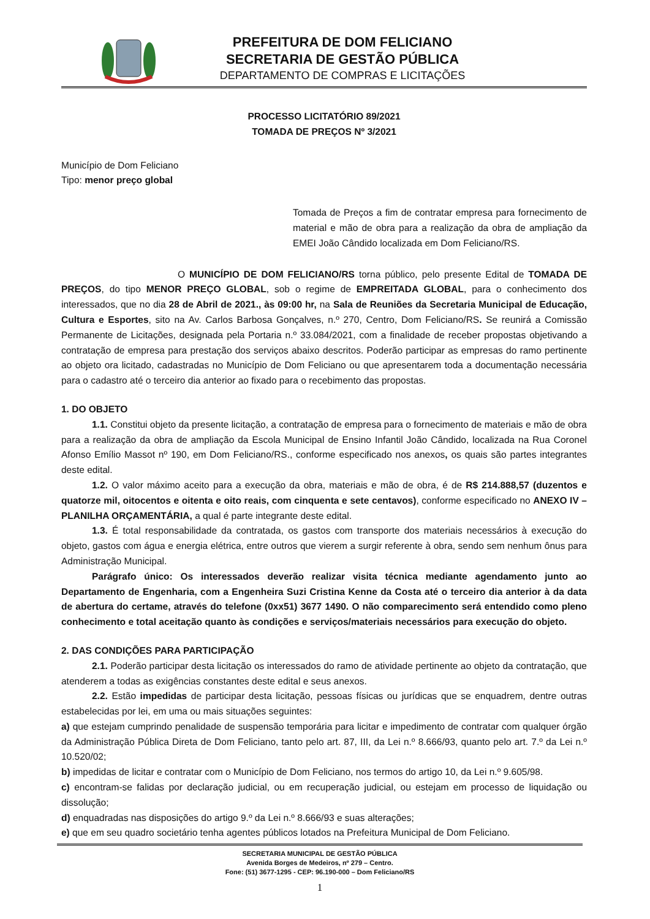PREFEITURA DE DOM FELICIANO
SECRETARIA DE GESTÃO PÚBLICA
DEPARTAMENTO DE COMPRAS E LICITAÇÕES
PROCESSO LICITATÓRIO 89/2021
TOMADA DE PREÇOS Nº 3/2021
Município de Dom Feliciano
Tipo: menor preço global
Tomada de Preços a fim de contratar empresa para fornecimento de material e mão de obra para a realização da obra de ampliação da EMEI João Cândido localizada em Dom Feliciano/RS.
O MUNICÍPIO DE DOM FELICIANO/RS torna público, pelo presente Edital de TOMADA DE PREÇOS, do tipo MENOR PREÇO GLOBAL, sob o regime de EMPREITADA GLOBAL, para o conhecimento dos interessados, que no dia 28 de Abril de 2021., às 09:00 hr, na Sala de Reuniões da Secretaria Municipal de Educação, Cultura e Esportes, sito na Av. Carlos Barbosa Gonçalves, n.º 270, Centro, Dom Feliciano/RS. Se reunirá a Comissão Permanente de Licitações, designada pela Portaria n.º 33.084/2021, com a finalidade de receber propostas objetivando a contratação de empresa para prestação dos serviços abaixo descritos. Poderão participar as empresas do ramo pertinente ao objeto ora licitado, cadastradas no Município de Dom Feliciano ou que apresentarem toda a documentação necessária para o cadastro até o terceiro dia anterior ao fixado para o recebimento das propostas.
1. DO OBJETO
1.1. Constitui objeto da presente licitação, a contratação de empresa para o fornecimento de materiais e mão de obra para a realização da obra de ampliação da Escola Municipal de Ensino Infantil João Cândido, localizada na Rua Coronel Afonso Emílio Massot nº 190, em Dom Feliciano/RS., conforme especificado nos anexos, os quais são partes integrantes deste edital.
1.2. O valor máximo aceito para a execução da obra, materiais e mão de obra, é de R$ 214.888,57 (duzentos e quatorze mil, oitocentos e oitenta e oito reais, com cinquenta e sete centavos), conforme especificado no ANEXO IV – PLANILHA ORÇAMENTÁRIA, a qual é parte integrante deste edital.
1.3. É total responsabilidade da contratada, os gastos com transporte dos materiais necessários à execução do objeto, gastos com água e energia elétrica, entre outros que vierem a surgir referente à obra, sendo sem nenhum ônus para Administração Municipal.
Parágrafo único: Os interessados deverão realizar visita técnica mediante agendamento junto ao Departamento de Engenharia, com a Engenheira Suzi Cristina Kenne da Costa até o terceiro dia anterior à da data de abertura do certame, através do telefone (0xx51) 3677 1490. O não comparecimento será entendido como pleno conhecimento e total aceitação quanto às condições e serviços/materiais necessários para execução do objeto.
2. DAS CONDIÇÕES PARA PARTICIPAÇÃO
2.1. Poderão participar desta licitação os interessados do ramo de atividade pertinente ao objeto da contratação, que atenderem a todas as exigências constantes deste edital e seus anexos.
2.2. Estão impedidas de participar desta licitação, pessoas físicas ou jurídicas que se enquadrem, dentre outras estabelecidas por lei, em uma ou mais situações seguintes:
a) que estejam cumprindo penalidade de suspensão temporária para licitar e impedimento de contratar com qualquer órgão da Administração Pública Direta de Dom Feliciano, tanto pelo art. 87, III, da Lei n.º 8.666/93, quanto pelo art. 7.º da Lei n.º 10.520/02;
b) impedidas de licitar e contratar com o Município de Dom Feliciano, nos termos do artigo 10, da Lei n.º 9.605/98.
c) encontram-se falidas por declaração judicial, ou em recuperação judicial, ou estejam em processo de liquidação ou dissolução;
d) enquadradas nas disposições do artigo 9.º da Lei n.º 8.666/93 e suas alterações;
e) que em seu quadro societário tenha agentes públicos lotados na Prefeitura Municipal de Dom Feliciano.
SECRETARIA MUNICIPAL DE GESTÃO PÚBLICA
Avenida Borges de Medeiros, nº 279 – Centro.
Fone: (51) 3677-1295 - CEP: 96.190-000 – Dom Feliciano/RS
1